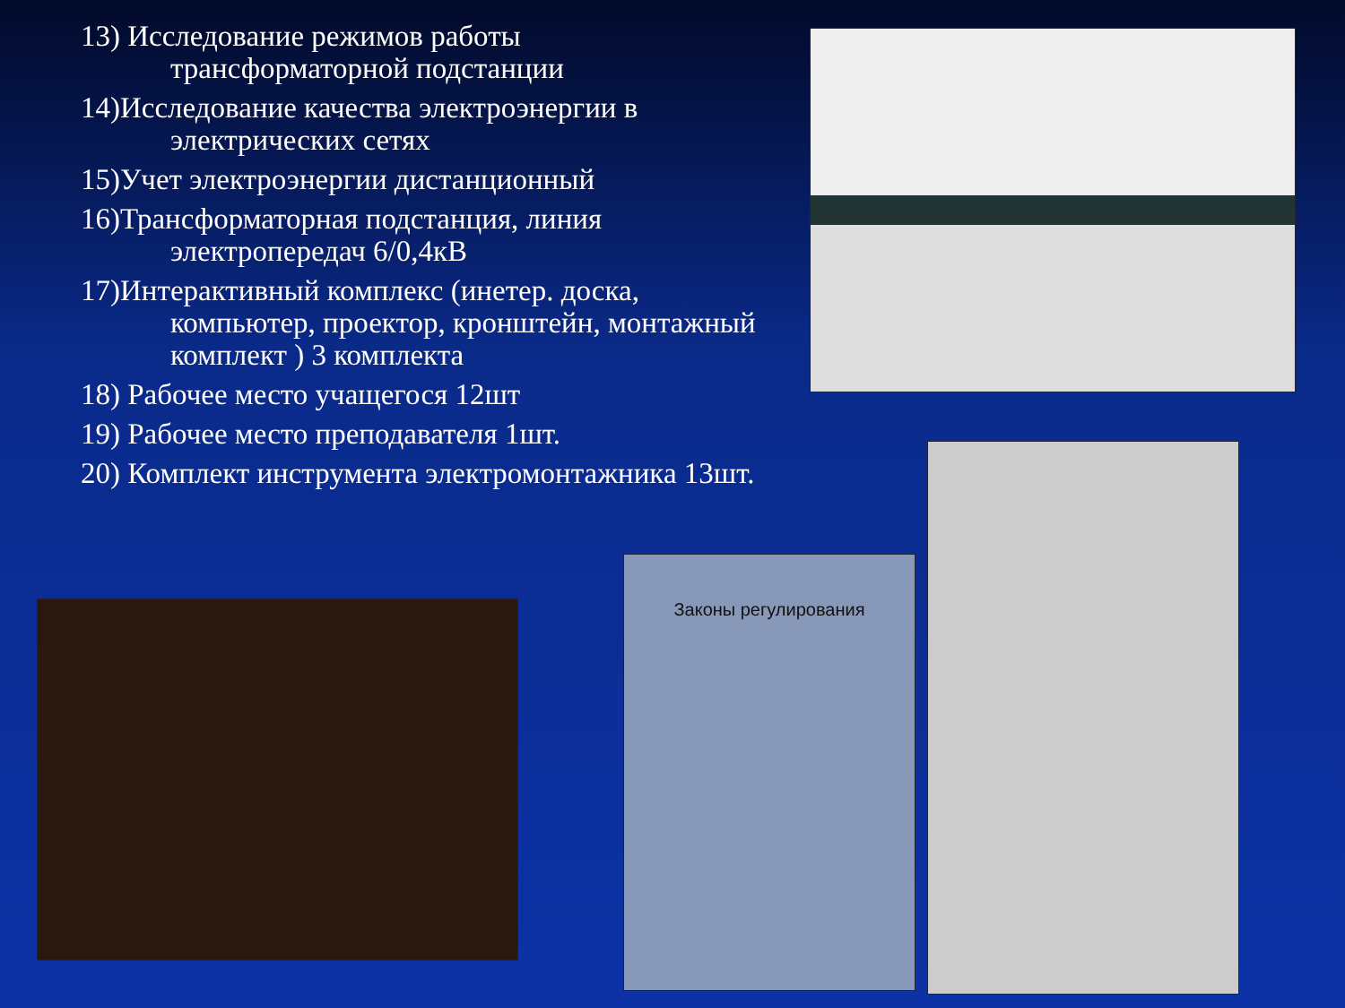13) Исследование режимов работы трансформаторной подстанции
14)Исследование качества электроэнергии в электрических сетях
15)Учет электроэнергии дистанционный
16)Трансформаторная подстанция, линия электропередач 6/0,4кВ
17)Интерактивный комплекс (инетер. доска, компьютер, проектор, кронштейн, монтажный комплект ) 3 комплекта
18) Рабочее место учащегося 12шт
19) Рабочее место преподавателя 1шт.
20) Комплект инструмента электромонтажника 13шт.
Законы регулирования